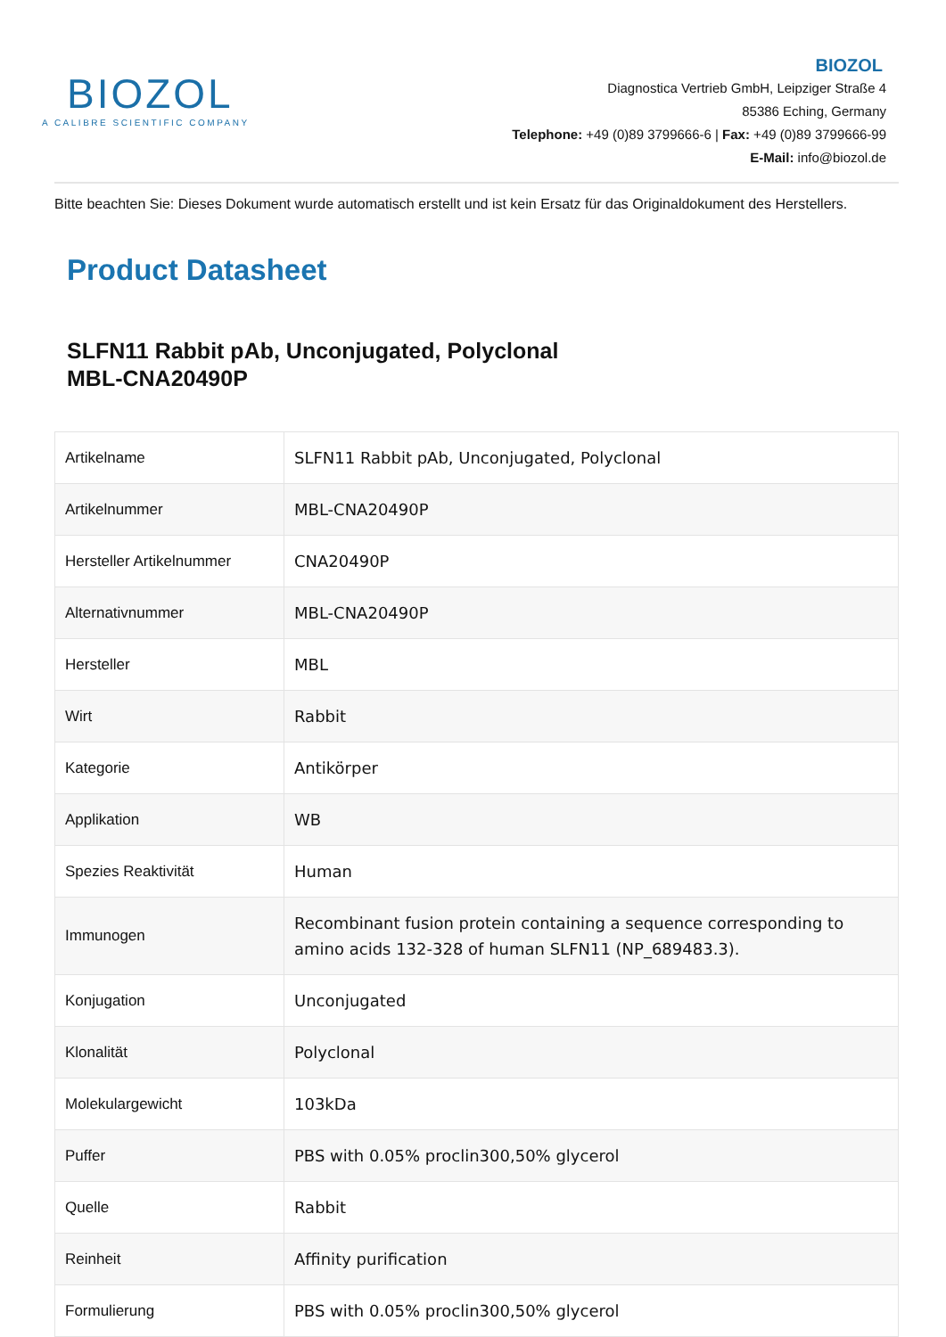BIOZOL
A CALIBRE SCIENTIFIC COMPANY
BIOZOL
Diagnostica Vertrieb GmbH, Leipziger Straße 4
85386 Eching, Germany
Telephone: +49 (0)89 3799666-6 | Fax: +49 (0)89 3799666-99
E-Mail: info@biozol.de
Bitte beachten Sie: Dieses Dokument wurde automatisch erstellt und ist kein Ersatz für das Originaldokument des Herstellers.
Product Datasheet
SLFN11 Rabbit pAb, Unconjugated, Polyclonal
MBL-CNA20490P
| Artikelname | SLFN11 Rabbit pAb, Unconjugated, Polyclonal |
| Artikelnummer | MBL-CNA20490P |
| Hersteller Artikelnummer | CNA20490P |
| Alternativnummer | MBL-CNA20490P |
| Hersteller | MBL |
| Wirt | Rabbit |
| Kategorie | Antikörper |
| Applikation | WB |
| Spezies Reaktivität | Human |
| Immunogen | Recombinant fusion protein containing a sequence corresponding to amino acids 132-328 of human SLFN11 (NP_689483.3). |
| Konjugation | Unconjugated |
| Klonalität | Polyclonal |
| Molekulargewicht | 103kDa |
| Puffer | PBS with 0.05% proclin300,50% glycerol |
| Quelle | Rabbit |
| Reinheit | Affinity purification |
| Formulierung | PBS with 0.05% proclin300,50% glycerol |